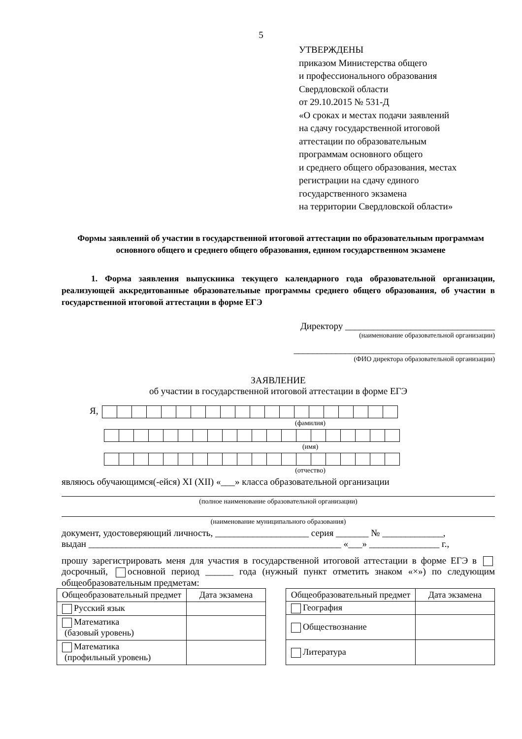5
УТВЕРЖДЕНЫ
приказом Министерства общего
и профессионального образования
Свердловской области
от 29.10.2015 № 531-Д
«О сроках и местах подачи заявлений
на сдачу государственной итоговой
аттестации по образовательным
программам основного общего
и среднего общего образования, местах
регистрации на сдачу единого
государственного экзамена
на территории Свердловской области»
Формы заявлений об участии в государственной итоговой аттестации по образовательным программам основного общего и среднего общего образования, едином государственном экзамене
1. Форма заявления выпускника текущего календарного года образовательной организации, реализующей аккредитованные образовательные программы среднего общего образования, об участии в государственной итоговой аттестации в форме ЕГЭ
Директору ________________________________
(наименование образовательной организации)
___________________________________________
(ФИО директора образовательной организации)
ЗАЯВЛЕНИЕ
об участии в государственной итоговой аттестации в форме ЕГЭ
Я,
(фамилия)
(имя)
(отчество)
являюсь обучающимся(-ейся) XI (XII) «___» класса образовательной организации
(полное наименование образовательной организации)
(наименование муниципального образования)
документ, удостоверяющий личность, ____________________ серия _______ № _____________,
выдан ______________________________________________________ «___» _______________ г.,
прошу зарегистрировать меня для участия в государственной итоговой аттестации в форме ЕГЭ в досрочный, основной период ______ года (нужный пункт отметить знаком «×») по следующим общеобразовательным предметам:
| Общеобразовательный предмет | Дата экзамена |
| --- | --- |
| Русский язык | |
| Математика (базовый уровень) | |
| Математика (профильный уровень) | |
| Общеобразовательный предмет | Дата экзамена |
| --- | --- |
| География | |
| Обществознание | |
| Литература | |